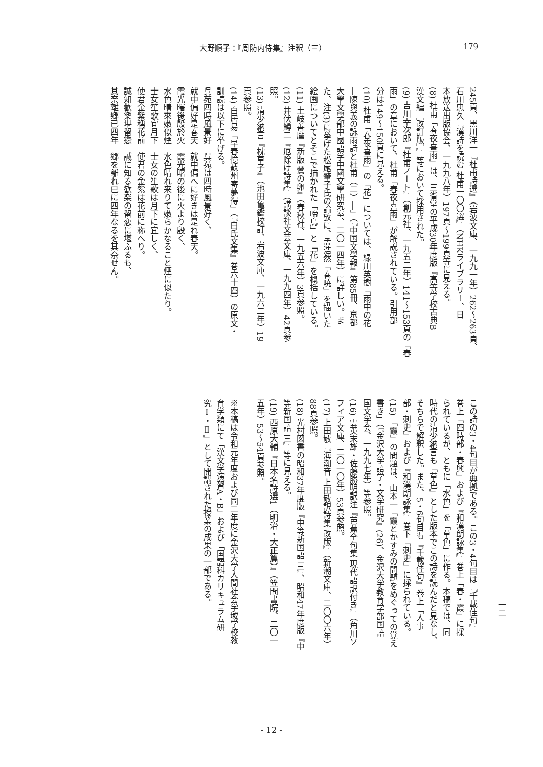大野順子：『周防内侍集』注釈（三） 179
245頁、黒川洋一『杜甫詩選』（岩波文庫、一九九一年）262～263頁、
石川忠久『漢詩を読む 杜甫一〇〇選』（NHKライブラリー、日
本放送出版協会、一九九八年）197頁～199頁等に見える。
(8) 杜甫「春夜喜雨」は、三省堂の平成30年度版『高等学校古典B
漢文編［改訂版］』等において採用された。
(9) 吉川幸次郎『杜甫ノート』（創元社、一九五二年）141～153頁の「春
雨」の章において、杜甫「春夜喜雨」が解説されている。引用部
分は149～150頁に見える。
(10) 杜甫「春夜喜雨」の「花」については、緑川英樹「雨中の花
―陳與義の詠雨詩と杜甫（二）―」（『中国文學報』第85冊、京都
大學文學部中國語学中國文學研究室、二〇一四年）に詳しい。ま
た、注(3)に挙げた松尾肇子氏の論攷に、孟浩然「春暁」を描いた
絵画についてとそこで描かれた「啼鳥」と「花」を概括している。
(11) 土岐善麿『新版 鶯の卵』（春秋社、一九五六年）3頁参照。
(12) 井伏鱒二『厄除け詩集』（講談社文芸文庫、一九九四年）42頁参
照。
(13) 清少納言『枕草子』（池田亀鑑校訂、岩波文庫、一九六二年）19
頁参照。
(14) 白居易「早春憶蘇州寄夢得」（『白氏文集』巻六十四）の原文・
訓読は以下に挙げる。
呉苑四時風景好　呉苑は四時風景好く、
就中偏好是春天　就中偏へに好きは是れ春天。
霞光曙後殷於火　霞光曙の後に火より殷く、
水色晴來嫩似煙　水色晴れ来りて嫩らかなること煙に似たり。
士女笙歌宜月下　士女の笙歌は月下に宜しく、
使君金紫稱花前　使君の金紫は花前に称へり。
誠知歡樂堪留戀　誠に知る歓楽の留恋に堪ふるも、
其奈離鄉已四年　郷を離れ已に四年なるを其奈せん。
この詩の3・4句目が典拠である。この3・4句目は『千載佳句』
巻上「四時部・春興」および『和漢朗詠集』巻上「春・霞」に採
られているが、ともに「水色」を「草色」に作る。本稿では、同
時代の清少納言も「草色」とした版本でこの詩を読んだと見なし、
そちらで解釈した。また、5・6句目も『千載佳句』巻上「人事
部・刺史」および『和漢朗詠集』巻下「刺史」に採られている。
(15) 「霞」の問題は、山本一「霞とかすみの問題をめぐっての覚え
書き」（『金沢大学語学・文学研究』(26)、金沢大学教育学部国語
国文学会、一九九七年）等参照。
(16) 雲英末雄・佐藤勝明訳注『芭蕉全句集 現代語訳付き』（角川ソ
フィア文庫、二〇一〇年）53頁参照。
(17) 上田敏『海潮音 上田敏訳詩集 改版』（新潮文庫、二〇〇六年）
88頁参照。
(18) 光村図書の昭和37年度版『中等新国語 三』、昭和47年度版『中
等新国語 三』等に見える。
(19) 西原大輔『日本名詩選1（明治・大正篇）』（笠間書院、二〇一
五年）53～54頁参照。
　
※本稿は令和元年度および同二年度に金沢大学人間社会学域学校教
育学類にて「漢文学演習A・B」および「国語科カリキュラム研
究Ⅰ・Ⅱ」として開講された授業の成果の一部である。
一二
- 12 -